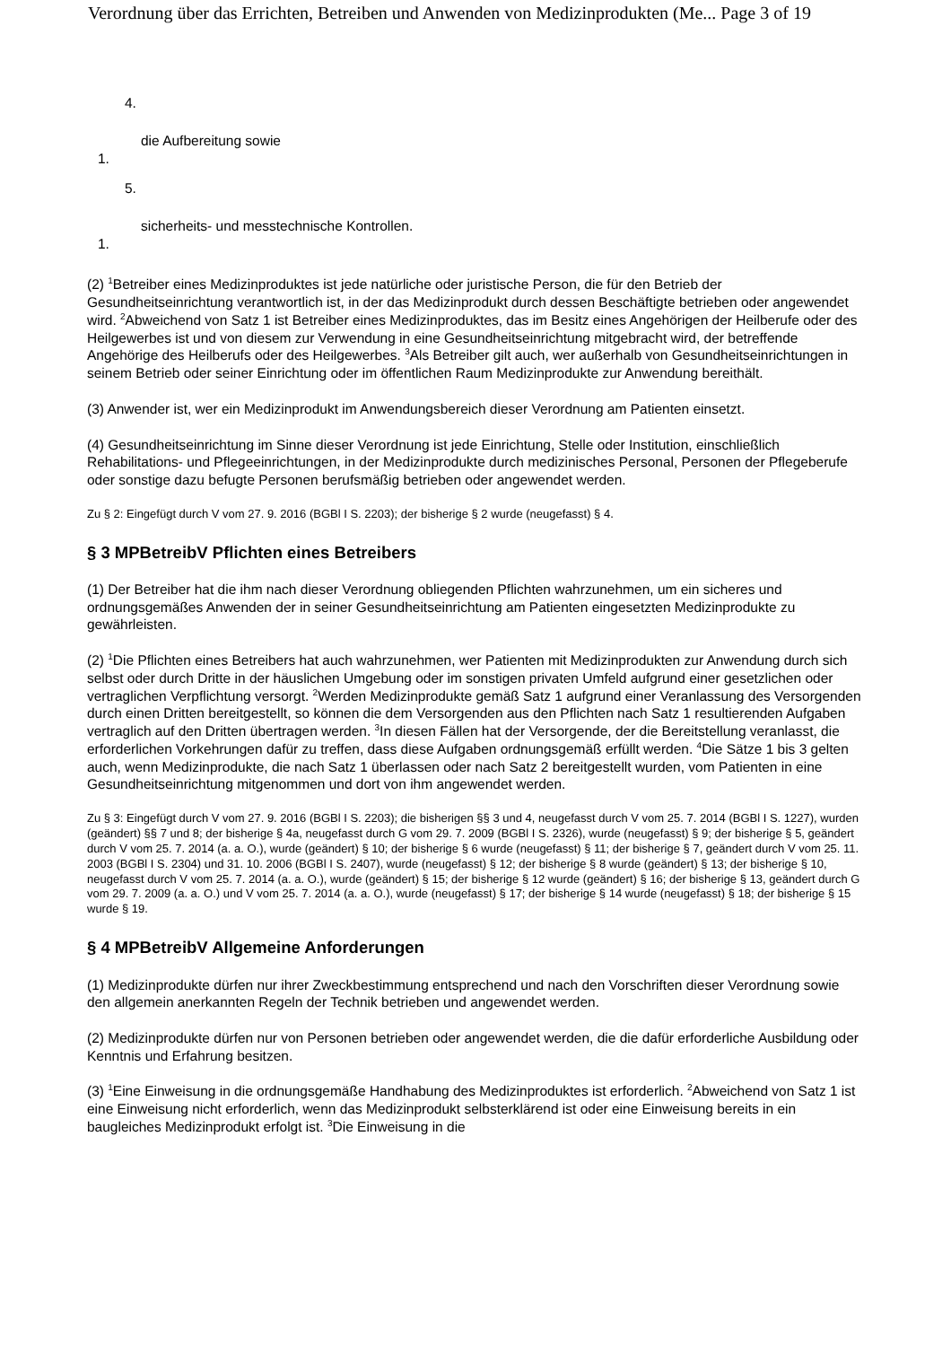Verordnung über das Errichten, Betreiben und Anwenden von Medizinprodukten (Me... Page 3 of 19
4.
die Aufbereitung sowie
1.
5.
sicherheits- und messtechnische Kontrollen.
1.
(2) <sup>1</sup>Betreiber eines Medizinproduktes ist jede natürliche oder juristische Person, die für den Betrieb der Gesundheitseinrichtung verantwortlich ist, in der das Medizinprodukt durch dessen Beschäftigte betrieben oder angewendet wird. <sup>2</sup>Abweichend von Satz 1 ist Betreiber eines Medizinproduktes, das im Besitz eines Angehörigen der Heilberufe oder des Heilgewerbes ist und von diesem zur Verwendung in eine Gesundheitseinrichtung mitgebracht wird, der betreffende Angehörige des Heilberufs oder des Heilgewerbes. <sup>3</sup>Als Betreiber gilt auch, wer außerhalb von Gesundheitseinrichtungen in seinem Betrieb oder seiner Einrichtung oder im öffentlichen Raum Medizinprodukte zur Anwendung bereithält.
(3) Anwender ist, wer ein Medizinprodukt im Anwendungsbereich dieser Verordnung am Patienten einsetzt.
(4) Gesundheitseinrichtung im Sinne dieser Verordnung ist jede Einrichtung, Stelle oder Institution, einschließlich Rehabilitations- und Pflegeeinrichtungen, in der Medizinprodukte durch medizinisches Personal, Personen der Pflegeberufe oder sonstige dazu befugte Personen berufsmäßig betrieben oder angewendet werden.
Zu § 2: Eingefügt durch V vom 27. 9. 2016 (BGBl I S. 2203); der bisherige § 2 wurde (neugefasst) § 4.
§ 3 MPBetreibV Pflichten eines Betreibers
(1) Der Betreiber hat die ihm nach dieser Verordnung obliegenden Pflichten wahrzunehmen, um ein sicheres und ordnungsgemäßes Anwenden der in seiner Gesundheitseinrichtung am Patienten eingesetzten Medizinprodukte zu gewährleisten.
(2) <sup>1</sup>Die Pflichten eines Betreibers hat auch wahrzunehmen, wer Patienten mit Medizinprodukten zur Anwendung durch sich selbst oder durch Dritte in der häuslichen Umgebung oder im sonstigen privaten Umfeld aufgrund einer gesetzlichen oder vertraglichen Verpflichtung versorgt. <sup>2</sup>Werden Medizinprodukte gemäß Satz 1 aufgrund einer Veranlassung des Versorgenden durch einen Dritten bereitgestellt, so können die dem Versorgenden aus den Pflichten nach Satz 1 resultierenden Aufgaben vertraglich auf den Dritten übertragen werden. <sup>3</sup>In diesen Fällen hat der Versorgende, der die Bereitstellung veranlasst, die erforderlichen Vorkehrungen dafür zu treffen, dass diese Aufgaben ordnungsgemäß erfüllt werden. <sup>4</sup>Die Sätze 1 bis 3 gelten auch, wenn Medizinprodukte, die nach Satz 1 überlassen oder nach Satz 2 bereitgestellt wurden, vom Patienten in eine Gesundheitseinrichtung mitgenommen und dort von ihm angewendet werden.
Zu § 3: Eingefügt durch V vom 27. 9. 2016 (BGBl I S. 2203); die bisherigen §§ 3 und 4, neugefasst durch V vom 25. 7. 2014 (BGBl I S. 1227), wurden (geändert) §§ 7 und 8; der bisherige § 4a, neugefasst durch G vom 29. 7. 2009 (BGBl I S. 2326), wurde (neugefasst) § 9; der bisherige § 5, geändert durch V vom 25. 7. 2014 (a. a. O.), wurde (geändert) § 10; der bisherige § 6 wurde (neugefasst) § 11; der bisherige § 7, geändert durch V vom 25. 11. 2003 (BGBl I S. 2304) und 31. 10. 2006 (BGBl I S. 2407), wurde (neugefasst) § 12; der bisherige § 8 wurde (geändert) § 13; der bisherige § 10, neugefasst durch V vom 25. 7. 2014 (a. a. O.), wurde (geändert) § 15; der bisherige § 12 wurde (geändert) § 16; der bisherige § 13, geändert durch G vom 29. 7. 2009 (a. a. O.) und V vom 25. 7. 2014 (a. a. O.), wurde (neugefasst) § 17; der bisherige § 14 wurde (neugefasst) § 18; der bisherige § 15 wurde § 19.
§ 4 MPBetreibV Allgemeine Anforderungen
(1) Medizinprodukte dürfen nur ihrer Zweckbestimmung entsprechend und nach den Vorschriften dieser Verordnung sowie den allgemein anerkannten Regeln der Technik betrieben und angewendet werden.
(2) Medizinprodukte dürfen nur von Personen betrieben oder angewendet werden, die die dafür erforderliche Ausbildung oder Kenntnis und Erfahrung besitzen.
(3) <sup>1</sup>Eine Einweisung in die ordnungsgemäße Handhabung des Medizinproduktes ist erforderlich. <sup>2</sup>Abweichend von Satz 1 ist eine Einweisung nicht erforderlich, wenn das Medizinprodukt selbsterklärend ist oder eine Einweisung bereits in ein baugleiches Medizinprodukt erfolgt ist. <sup>3</sup>Die Einweisung in die